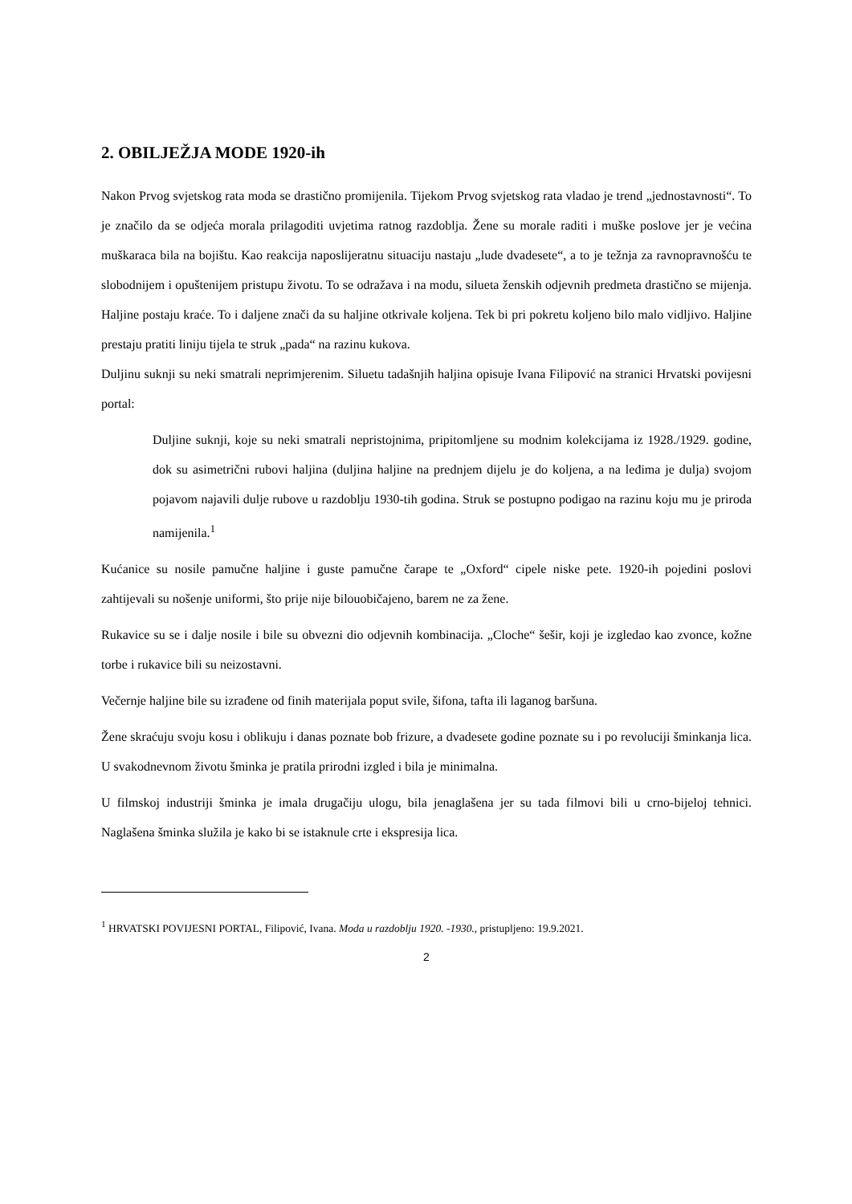2. OBILJEŽJA MODE 1920-ih
Nakon Prvog svjetskog rata moda se drastično promijenila. Tijekom Prvog svjetskog rata vladao je trend „jednostavnosti“. To je značilo da se odjeća morala prilagoditi uvjetima ratnog razdoblja. Žene su morale raditi i muške poslove jer je većina muškaraca bila na bojištu. Kao reakcija naposlijeratnu situaciju nastaju „lude dvadesete“, a to je težnja za ravnopravnošću te slobodnijem i opuštenijem pristupu životu. To se odražava i na modu, silueta ženskih odjevnih predmeta drastično se mijenja. Haljine postaju kraće. To i daljene znači da su haljine otkrivale koljena. Tek bi pri pokretu koljeno bilo malo vidljivo. Haljine prestaju pratiti liniju tijela te struk „pada“ na razinu kukova.
Duljinu suknji su neki smatrali neprimjerenim. Siluetu tadašnjih haljina opisuje Ivana Filipović na stranici Hrvatski povijesni portal:
Duljine suknji, koje su neki smatrali nepristojnima, pripitomljene su modnim kolekcijama iz 1928./1929. godine, dok su asimetrični rubovi haljina (duljina haljine na prednjem dijelu je do koljena, a na leđima je dulja) svojom pojavom najavili dulje rubove u razdoblju 1930-tih godina. Struk se postupno podigao na razinu koju mu je priroda namijenila.<sup>1</sup>
Kućanice su nosile pamučne haljine i guste pamučne čarape te „Oxford“ cipele niske pete. 1920-ih pojedini poslovi zahtijevali su nošenje uniformi, što prije nije bilouobičajeno, barem ne za žene.
Rukavice su se i dalje nosile i bile su obvezni dio odjevnih kombinacija. „Cloche“ šešir, koji je izgledao kao zvonce, kožne torbe i rukavice bili su neizostavni.
Večernje haljine bile su izrađene od finih materijala poput svile, šifona, tafta ili laganog baršuna.
Žene skraćuju svoju kosu i oblikuju i danas poznate bob frizure, a dvadesete godine poznate su i po revoluciji šminkanja lica. U svakodnevnom životu šminka je pratila prirodni izgled i bila je minimalna.
U filmskoj industriji šminka je imala drugačiju ulogu, bila jenaglašena jer su tada filmovi bili u crno-bijeloj tehnici. Naglašena šminka služila je kako bi se istaknule crte i ekspresija lica.
<sup>1</sup> HRVATSKI POVIJESNI PORTAL, Filipović, Ivana. Moda u razdoblju 1920. -1930., pristupljeno: 19.9.2021.
2